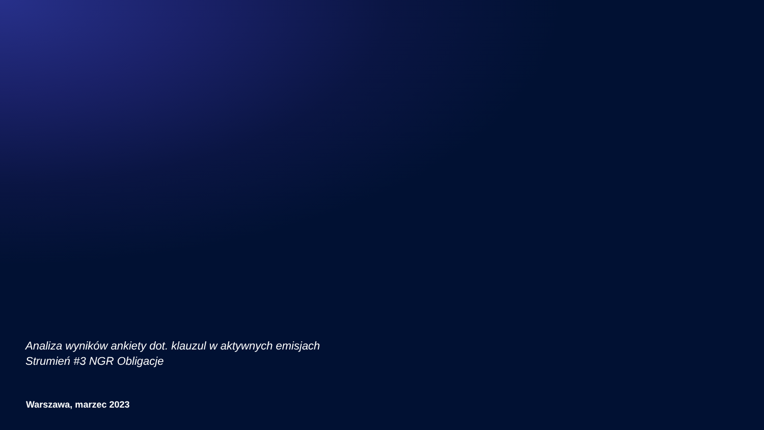Analiza wyników ankiety dot. klauzul w aktywnych emisjach
Strumień #3 NGR Obligacje
Warszawa, marzec 2023